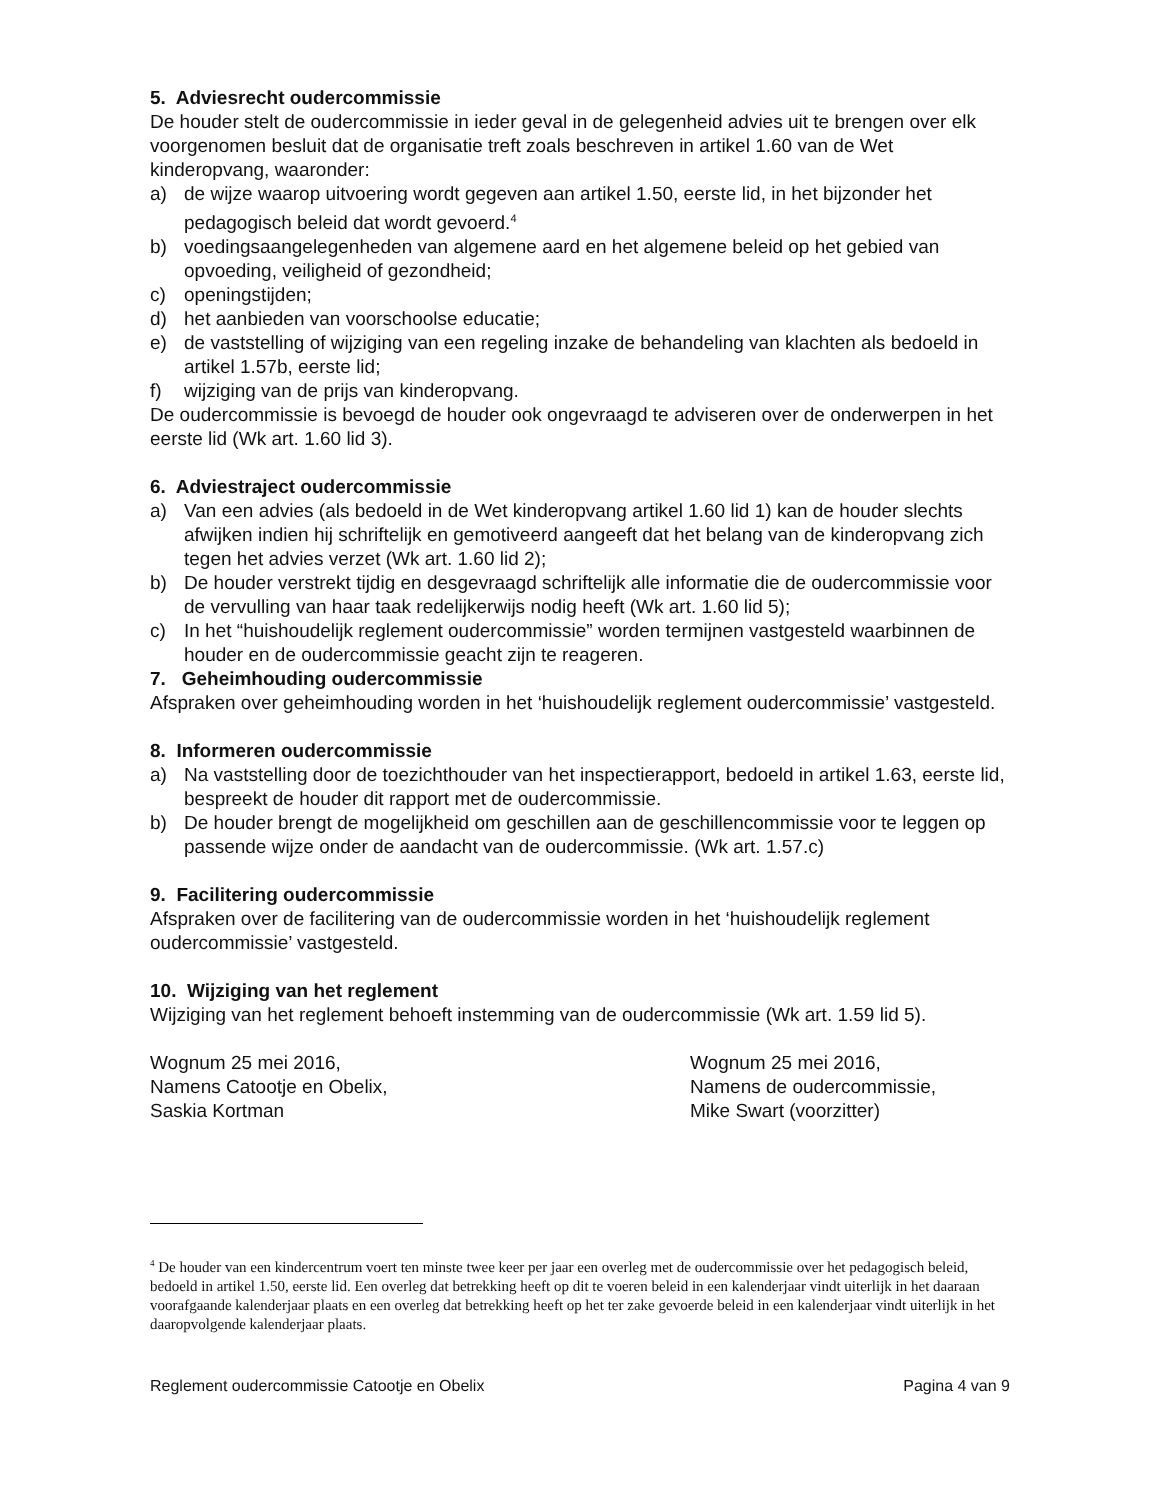5. Adviesrecht oudercommissie
De houder stelt de oudercommissie in ieder geval in de gelegenheid advies uit te brengen over elk voorgenomen besluit dat de organisatie treft zoals beschreven in artikel 1.60 van de Wet kinderopvang, waaronder:
a) de wijze waarop uitvoering wordt gegeven aan artikel 1.50, eerste lid, in het bijzonder het pedagogisch beleid dat wordt gevoerd.<sup>4</sup>
b) voedingsaangelegenheden van algemene aard en het algemene beleid op het gebied van opvoeding, veiligheid of gezondheid;
c) openingstijden;
d) het aanbieden van voorschoolse educatie;
e) de vaststelling of wijziging van een regeling inzake de behandeling van klachten als bedoeld in artikel 1.57b, eerste lid;
f) wijziging van de prijs van kinderopvang.
De oudercommissie is bevoegd de houder ook ongevraagd te adviseren over de onderwerpen in het eerste lid (Wk art. 1.60 lid 3).
6. Adviestraject oudercommissie
a) Van een advies (als bedoeld in de Wet kinderopvang artikel 1.60 lid 1) kan de houder slechts afwijken indien hij schriftelijk en gemotiveerd aangeeft dat het belang van de kinderopvang zich tegen het advies verzet (Wk art. 1.60 lid 2);
b) De houder verstrekt tijdig en desgevraagd schriftelijk alle informatie die de oudercommissie voor de vervulling van haar taak redelijkerwijs nodig heeft (Wk art. 1.60 lid 5);
c) In het “huishoudelijk reglement oudercommissie” worden termijnen vastgesteld waarbinnen de houder en de oudercommissie geacht zijn te reageren.
7. Geheimhouding oudercommissie
Afspraken over geheimhouding worden in het ‘huishoudelijk reglement oudercommissie’ vastgesteld.
8. Informeren oudercommissie
a) Na vaststelling door de toezichthouder van het inspectierapport, bedoeld in artikel 1.63, eerste lid, bespreekt de houder dit rapport met de oudercommissie.
b) De houder brengt de mogelijkheid om geschillen aan de geschillencommissie voor te leggen op passende wijze onder de aandacht van de oudercommissie. (Wk art. 1.57.c)
9. Facilitering oudercommissie
Afspraken over de facilitering van de oudercommissie worden in het ‘huishoudelijk reglement oudercommissie’ vastgesteld.
10. Wijziging van het reglement
Wijziging van het reglement behoeft instemming van de oudercommissie (Wk art. 1.59 lid 5).
Wognum 25 mei 2016,
Namens Catootje en Obelix,
Saskia Kortman
Wognum 25 mei 2016,
Namens de oudercommissie,
Mike Swart (voorzitter)
<sup>4</sup> De houder van een kindercentrum voert ten minste twee keer per jaar een overleg met de oudercommissie over het pedagogisch beleid, bedoeld in artikel 1.50, eerste lid. Een overleg dat betrekking heeft op dit te voeren beleid in een kalenderjaar vindt uiterlijk in het daaraan voorafgaande kalenderjaar plaats en een overleg dat betrekking heeft op het ter zake gevoerde beleid in een kalenderjaar vindt uiterlijk in het daaropvolgende kalenderjaar plaats.
Reglement oudercommissie Catootje en Obelix Pagina 4 van 9